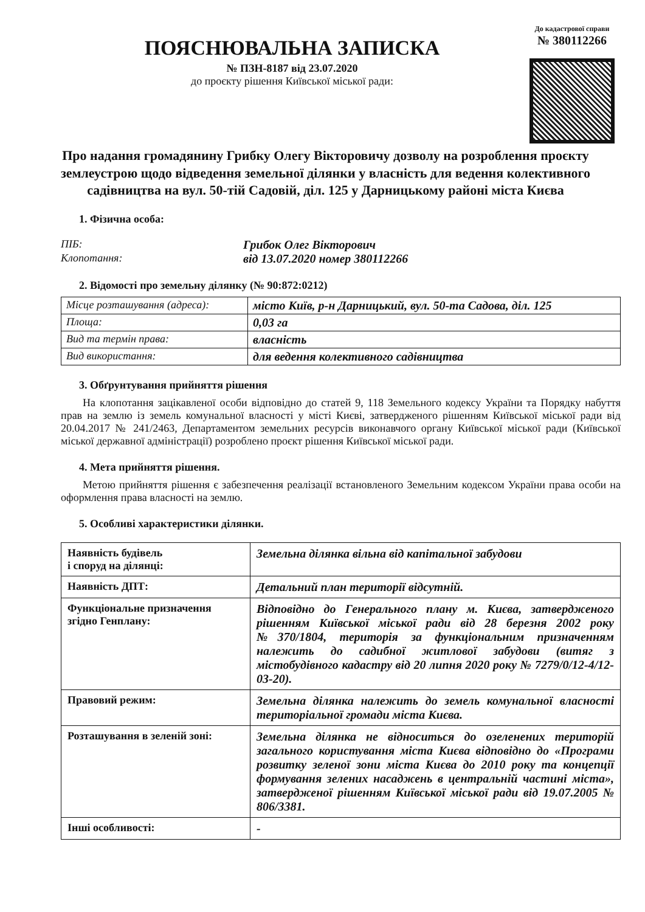ПОЯСНЮВАЛЬНА ЗАПИСКА
№ ПЗН-8187 від 23.07.2020
до проєкту рішення Київської міської ради:
До кадастрової справи
№ 380112266
Про надання громадянину Грибку Олегу Вікторовичу дозволу на розроблення проєкту землеустрою щодо відведення земельної ділянки у власність для ведення колективного садівництва на вул. 50-тій Садовій, діл. 125 у Дарницькому районі міста Києва
1. Фізична особа:
ПІБ:
Грибок Олег Вікторович
Клопотання:
від 13.07.2020 номер 380112266
2. Відомості про земельну ділянку (№ 90:872:0212)
| Місце розташування (адреса): | місто Київ, р-н Дарницький, вул. 50-та Садова, діл. 125 |
| Площа: | 0,03 га |
| Вид та термін права: | власність |
| Вид використання: | для ведення колективного садівництва |
3. Обґрунтування прийняття рішення
На клопотання зацікавленої особи відповідно до статей 9, 118 Земельного кодексу України та Порядку набуття прав на землю із земель комунальної власності у місті Києві, затвердженого рішенням Київської міської ради від 20.04.2017 № 241/2463, Департаментом земельних ресурсів виконавчого органу Київської міської ради (Київської міської державної адміністрації) розроблено проєкт рішення Київської міської ради.
4. Мета прийняття рішення.
Метою прийняття рішення є забезпечення реалізації встановленого Земельним кодексом України права особи на оформлення права власності на землю.
5. Особливі характеристики ділянки.
| Наявність будівель і споруд на ділянці: | Земельна ділянка вільна від капітальної забудови |
| Наявність ДПТ: | Детальний план території відсутній. |
| Функціональне призначення згідно Генплану: | Відповідно до Генерального плану м. Києва, затвердженого рішенням Київської міської ради від 28 березня 2002 року №370/1804, територія за функціональним призначенням належить до садибної житлової забудови (витяг з містобудівного кадастру від 20 липня 2020 року № 7279/0/12-4/12-03-20). |
| Правовий режим: | Земельна ділянка належить до земель комунальної власності територіальної громади міста Києва. |
| Розташування в зеленій зоні: | Земельна ділянка не відноситься до озеленених територій загального користування міста Києва відповідно до «Програми розвитку зеленої зони міста Києва до 2010 року та концепції формування зелених насаджень в центральній частині міста», затвердженої рішенням Київської міської ради від 19.07.2005 № 806/3381. |
| Інші особливості: | - |